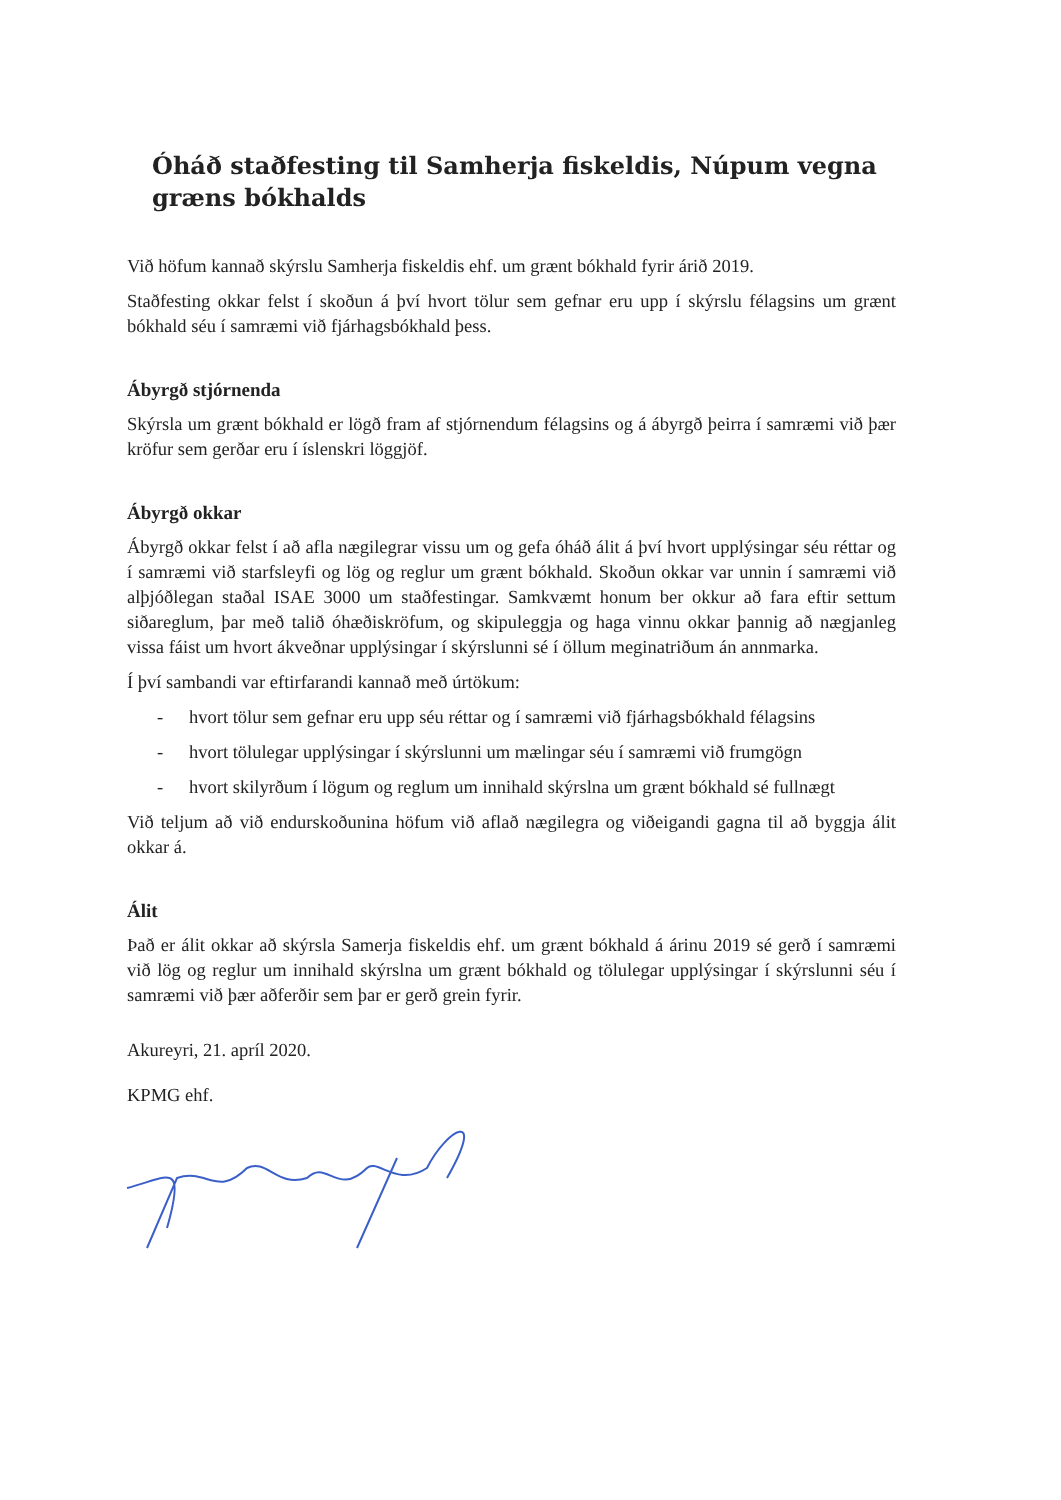Óháð staðfesting til Samherja fiskeldis, Núpum vegna græns bókhalds
Við höfum kannað skýrslu Samherja fiskeldis ehf. um grænt bókhald fyrir árið 2019.
Staðfesting okkar felst í skoðun á því hvort tölur sem gefnar eru upp í skýrslu félagsins um grænt bókhald séu í samræmi við fjárhagsbókhald þess.
Ábyrgð stjórnenda
Skýrsla um grænt bókhald er lögð fram af stjórnendum félagsins og á ábyrgð þeirra í samræmi við þær kröfur sem gerðar eru í íslenskri löggjöf.
Ábyrgð okkar
Ábyrgð okkar felst í að afla nægilegrar vissu um og gefa óháð álit á því hvort upplýsingar séu réttar og í samræmi við starfsleyfi og lög og reglur um grænt bókhald. Skoðun okkar var unnin í samræmi við alþjóðlegan staðal ISAE 3000 um staðfestingar. Samkvæmt honum ber okkur að fara eftir settum siðareglum, þar með talið óhæðiskröfum, og skipuleggja og haga vinnu okkar þannig að nægjanleg vissa fáist um hvort ákveðnar upplýsingar í skýrslunni sé í öllum meginatriðum án annmarka.
Í því sambandi var eftirfarandi kannað með úrtökum:
- hvort tölur sem gefnar eru upp séu réttar og í samræmi við fjárhagsbókhald félagsins
- hvort tölulegar upplýsingar í skýrslunni um mælingar séu í samræmi við frumgögn
- hvort skilyrðum í lögum og reglum um innihald skýrslna um grænt bókhald sé fullnægt
Við teljum að við endurskoðunina höfum við aflað nægilegra og viðeigandi gagna til að byggja álit okkar á.
Álit
Það er álit okkar að skýrsla Samerja fiskeldis ehf. um grænt bókhald á árinu 2019 sé gerð í samræmi við lög og reglur um innihald skýrslna um grænt bókhald og tölulegar upplýsingar í skýrslunni séu í samræmi við þær aðferðir sem þar er gerð grein fyrir.
Akureyri, 21. apríl 2020.
KPMG ehf.